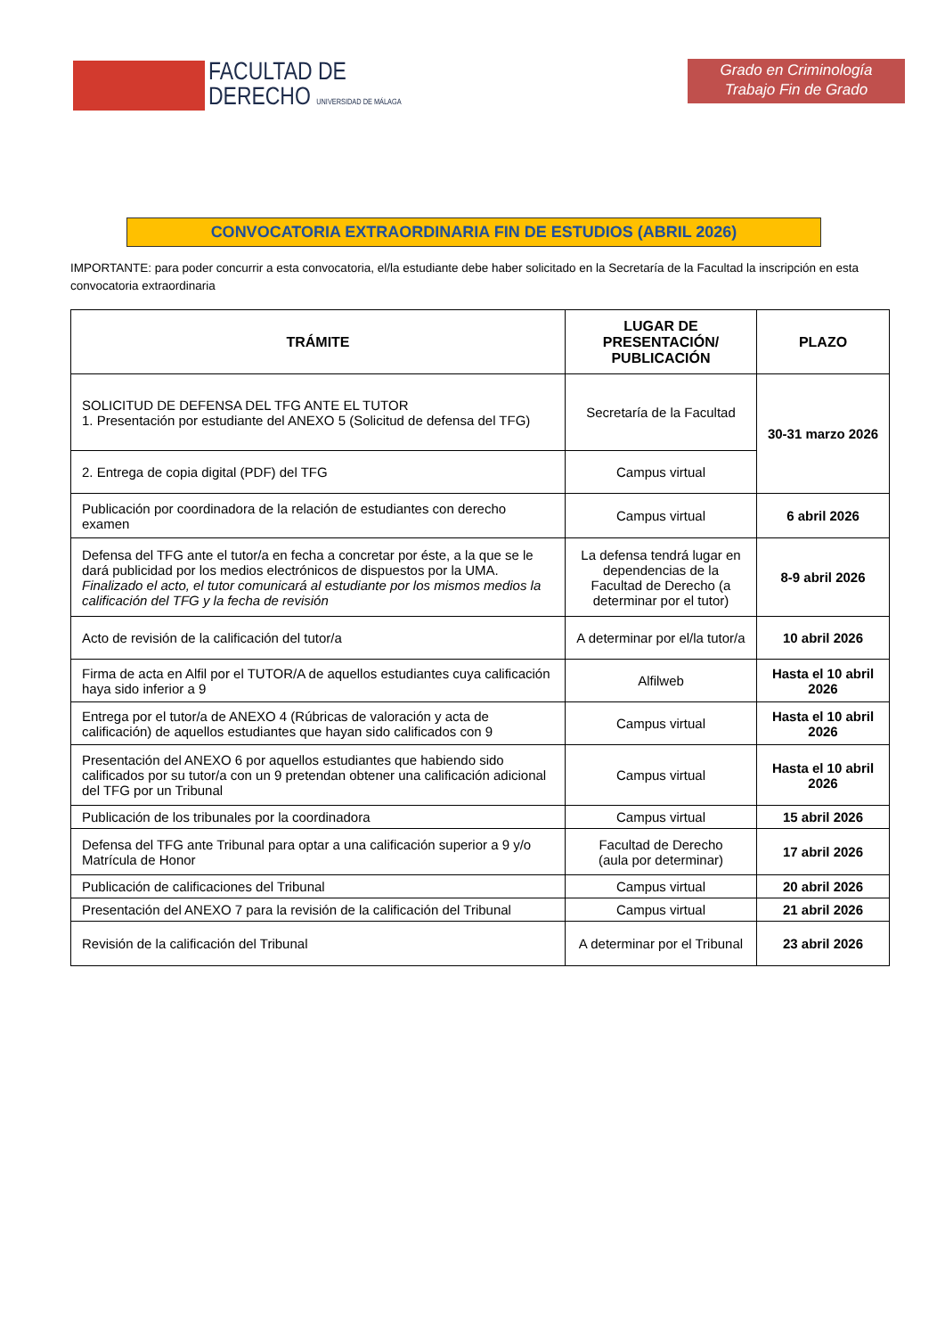FACULTAD DE
DERECHO UNIVERSIDAD DE MÁLAGA
Grado en Criminología
Trabajo Fin de Grado
CONVOCATORIA EXTRAORDINARIA FIN DE ESTUDIOS (ABRIL 2026)
IMPORTANTE: para poder concurrir a esta convocatoria, el/la estudiante debe haber solicitado en la Secretaría de la Facultad la inscripción en esta convocatoria extraordinaria
| TRÁMITE | LUGAR DE PRESENTACIÓN/ PUBLICACIÓN | PLAZO |
| --- | --- | --- |
| SOLICITUD DE DEFENSA DEL TFG ANTE EL TUTOR 1. Presentación por estudiante del ANEXO 5 (Solicitud de defensa del TFG) | Secretaría de la Facultad | 30-31 marzo 2026 |
| 2. Entrega de copia digital (PDF) del TFG | Campus virtual | |
| Publicación por coordinadora de la relación de estudiantes con derecho examen | Campus virtual | 6 abril 2026 |
| Defensa del TFG ante el tutor/a en fecha a concretar por éste, a la que se le dará publicidad por los medios electrónicos de dispuestos por la UMA. Finalizado el acto, el tutor comunicará al estudiante por los mismos medios la calificación del TFG y la fecha de revisión | La defensa tendrá lugar en dependencias de la Facultad de Derecho (a determinar por el tutor) | 8-9 abril 2026 |
| Acto de revisión de la calificación del tutor/a | A determinar por el/la tutor/a | 10 abril 2026 |
| Firma de acta en Alfil por el TUTOR/A de aquellos estudiantes cuya calificación haya sido inferior a 9 | Alfilweb | Hasta el 10 abril 2026 |
| Entrega por el tutor/a de ANEXO 4 (Rúbricas de valoración y acta de calificación) de aquellos estudiantes que hayan sido calificados con 9 | Campus virtual | Hasta el 10 abril 2026 |
| Presentación del ANEXO 6 por aquellos estudiantes que habiendo sido calificados por su tutor/a con un 9 pretendan obtener una calificación adicional del TFG por un Tribunal | Campus virtual | Hasta el 10 abril 2026 |
| Publicación de los tribunales por la coordinadora | Campus virtual | 15 abril 2026 |
| Defensa del TFG ante Tribunal para optar a una calificación superior a 9 y/o Matrícula de Honor | Facultad de Derecho (aula por determinar) | 17 abril 2026 |
| Publicación de calificaciones del Tribunal | Campus virtual | 20 abril 2026 |
| Presentación del ANEXO 7 para la revisión de la calificación del Tribunal | Campus virtual | 21 abril 2026 |
| Revisión de la calificación del Tribunal | A determinar por el Tribunal | 23 abril 2026 |